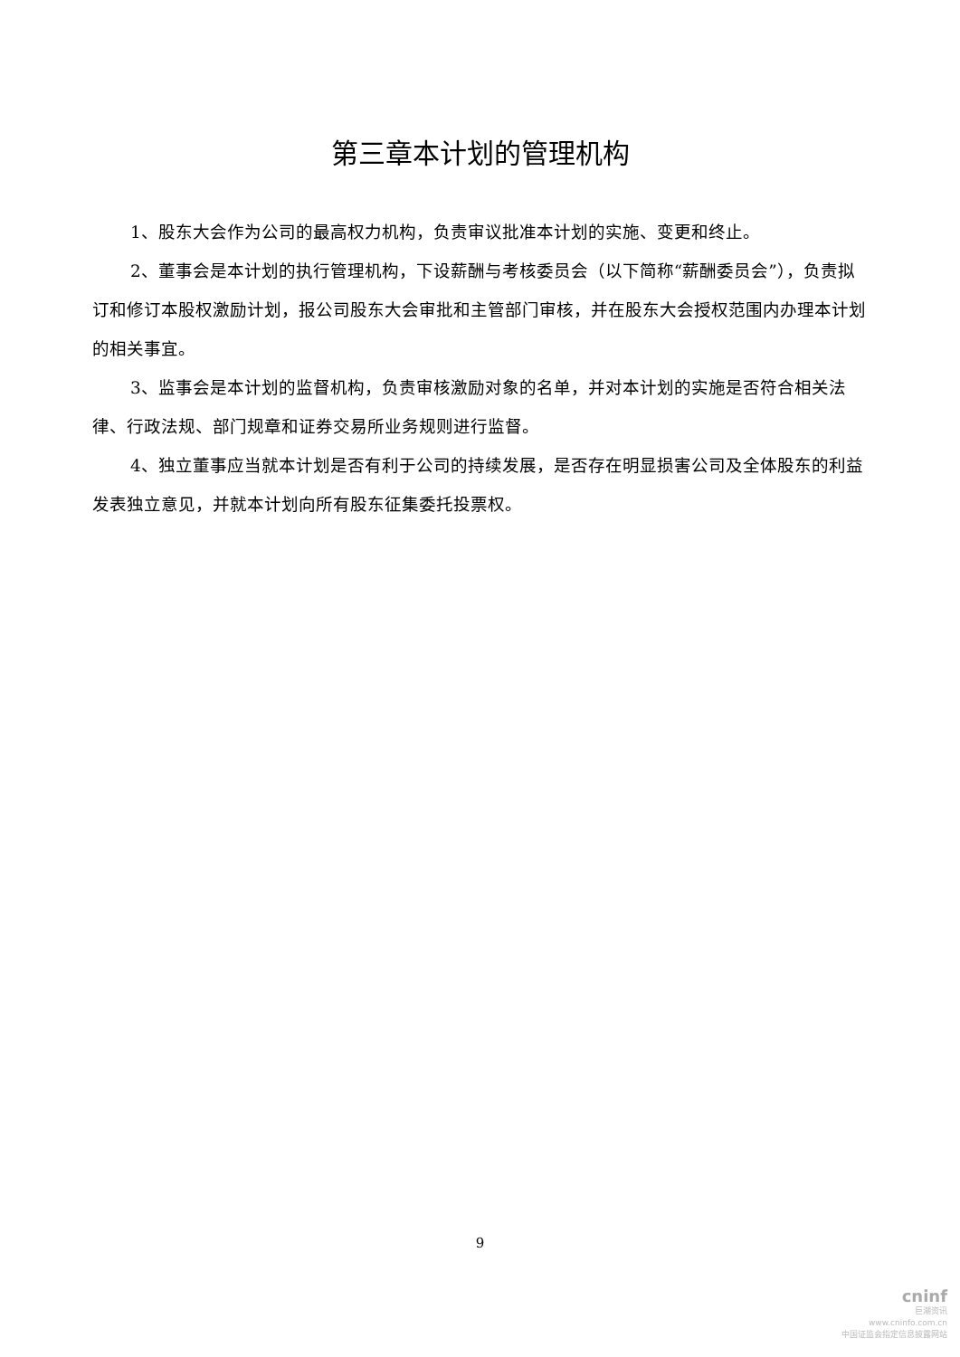第三章本计划的管理机构
1、股东大会作为公司的最高权力机构，负责审议批准本计划的实施、变更和终止。
2、董事会是本计划的执行管理机构，下设薪酬与考核委员会（以下简称“薪酬委员会”），负责拟订和修订本股权激励计划，报公司股东大会审批和主管部门审核，并在股东大会授权范围内办理本计划的相关事宜。
3、监事会是本计划的监督机构，负责审核激励对象的名单，并对本计划的实施是否符合相关法律、行政法规、部门规章和证券交易所业务规则进行监督。
4、独立董事应当就本计划是否有利于公司的持续发展，是否存在明显损害公司及全体股东的利益发表独立意见，并就本计划向所有股东征集委托投票权。
9
cninf
巨潮资讯
www.cninfo.com.cn
中国证监会指定信息披露网站